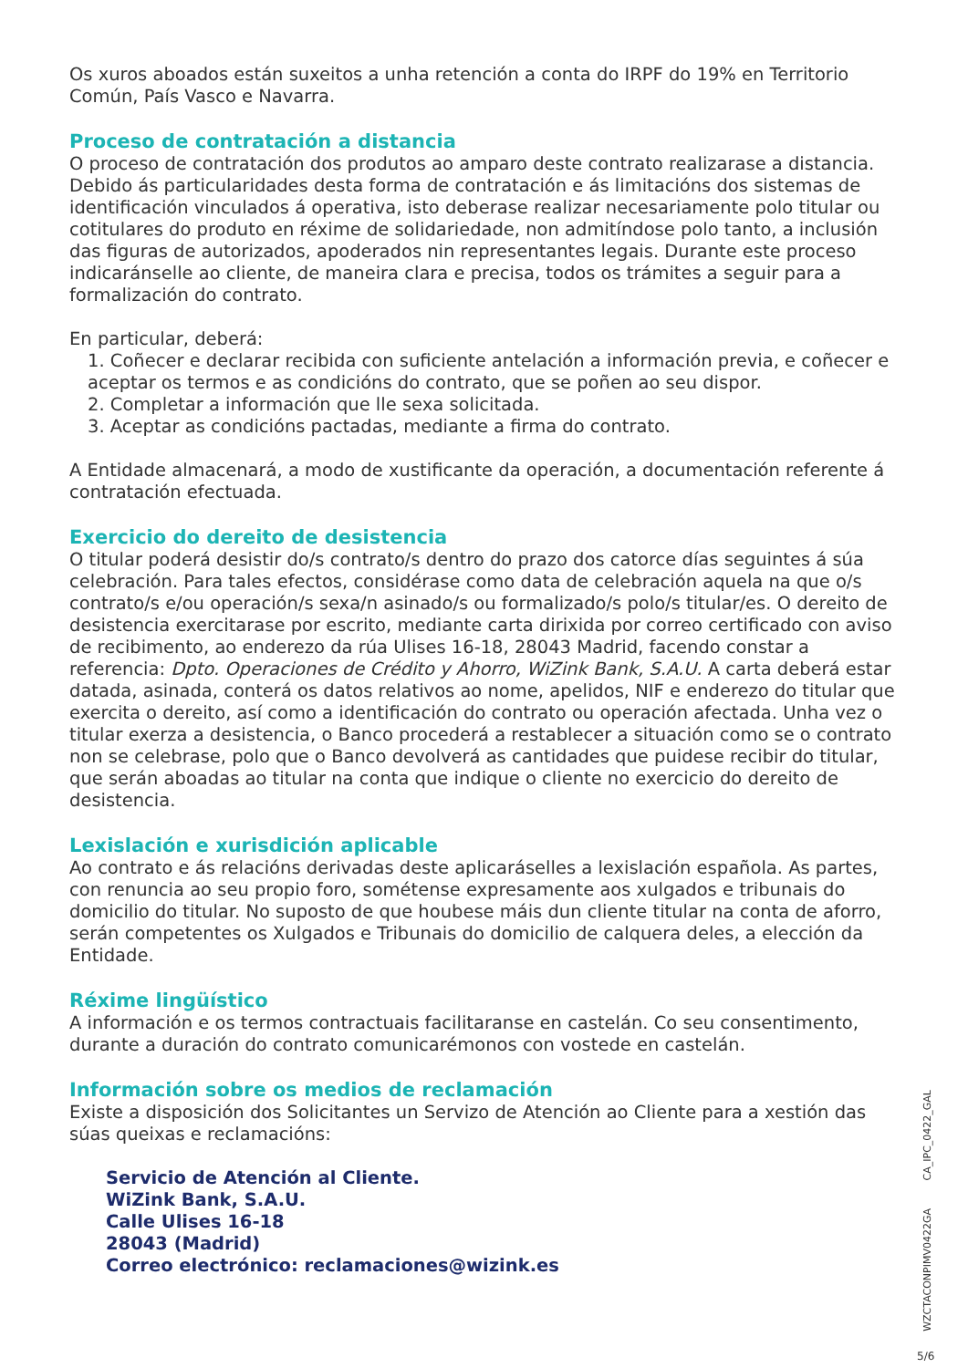Os xuros aboados están suxeitos a unha retención a conta do IRPF do 19% en Territorio Común, País Vasco e Navarra.
Proceso de contratación a distancia
O proceso de contratación dos produtos ao amparo deste contrato realizarase a distancia. Debido ás particularidades desta forma de contratación e ás limitacións dos sistemas de identificación vinculados á operativa, isto deberase realizar necesariamente polo titular ou cotitulares do produto en réxime de solidariedade, non admitíndose polo tanto, a inclusión das figuras de autorizados, apoderados nin representantes legais. Durante este proceso indicaránselle ao cliente, de maneira clara e precisa, todos os trámites a seguir para a formalización do contrato.
En particular, deberá:
1. Coñecer e declarar recibida con suficiente antelación a información previa, e coñecer e aceptar os termos e as condicións do contrato, que se poñen ao seu dispor.
2. Completar a información que lle sexa solicitada.
3. Aceptar as condicións pactadas, mediante a firma do contrato.
A Entidade almacenará, a modo de xustificante da operación, a documentación referente á contratación efectuada.
Exercicio do dereito de desistencia
O titular poderá desistir do/s contrato/s dentro do prazo dos catorce días seguintes á súa celebración. Para tales efectos, considérase como data de celebración aquela na que o/s contrato/s e/ou operación/s sexa/n asinado/s ou formalizado/s polo/s titular/es. O dereito de desistencia exercitarase por escrito, mediante carta dirixida por correo certificado con aviso de recibimento, ao enderezo da rúa Ulises 16-18, 28043 Madrid, facendo constar a referencia: Dpto. Operaciones de Crédito y Ahorro, WiZink Bank, S.A.U. A carta deberá estar datada, asinada, conterá os datos relativos ao nome, apelidos, NIF e enderezo do titular que exercita o dereito, así como a identificación do contrato ou operación afectada. Unha vez o titular exerza a desistencia, o Banco procederá a restablecer a situación como se o contrato non se celebrase, polo que o Banco devolverá as cantidades que puidese recibir do titular, que serán aboadas ao titular na conta que indique o cliente no exercicio do dereito de desistencia.
Lexislación e xurisdición aplicable
Ao contrato e ás relacións derivadas deste aplicaráselles a lexislación española. As partes, con renuncia ao seu propio foro, sométense expresamente aos xulgados e tribunais do domicilio do titular. No suposto de que houbese máis dun cliente titular na conta de aforro, serán competentes os Xulgados e Tribunais do domicilio de calquera deles, a elección da Entidade.
Réxime lingüístico
A información e os termos contractuais facilitaranse en castelán. Co seu consentimento, durante a duración do contrato comunicarémonos con vostede en castelán.
Información sobre os medios de reclamación
Existe a disposición dos Solicitantes un Servizo de Atención ao Cliente para a xestión das súas queixas e reclamacións:
Servicio de Atención al Cliente.
WiZink Bank, S.A.U.
Calle Ulises 16-18
28043 (Madrid)
Correo electrónico: reclamaciones@wizink.es
CA_IPC_0422_GAL
WZCTACONPIMV0422GA
5/6